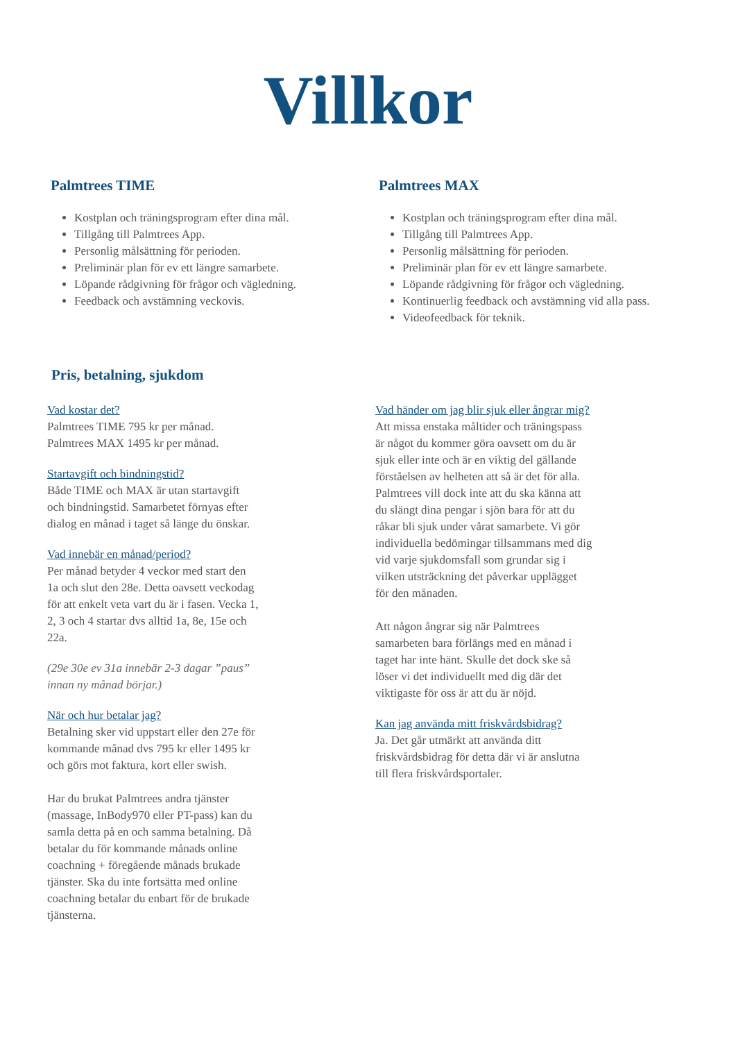Villkor
Palmtrees TIME
Kostplan och träningsprogram efter dina mål.
Tillgång till Palmtrees App.
Personlig målsättning för perioden.
Preliminär plan för ev ett längre samarbete.
Löpande rådgivning för frågor och vägledning.
Feedback och avstämning veckovis.
Palmtrees MAX
Kostplan och träningsprogram efter dina mål.
Tillgång till Palmtrees App.
Personlig målsättning för perioden.
Preliminär plan för ev ett längre samarbete.
Löpande rådgivning för frågor och vägledning.
Kontinuerlig feedback och avstämning vid alla pass.
Videofeedback för teknik.
Pris, betalning, sjukdom
Vad kostar det?
Palmtrees TIME 795 kr per månad.
Palmtrees MAX 1495 kr per månad.
Startavgift och bindningstid?
Både TIME och MAX är utan startavgift
och bindningstid. Samarbetet förnyas efter
dialog en månad i taget så länge du önskar.
Vad innebär en månad/period?
Per månad betyder 4 veckor med start den
1a och slut den 28e. Detta oavsett veckodag
för att enkelt veta vart du är i fasen. Vecka 1,
2, 3 och 4 startar dvs alltid 1a, 8e, 15e och
22a.
(29e 30e ev 31a innebär 2-3 dagar ”paus”
innan ny månad börjar.)
När och hur betalar jag?
Betalning sker vid uppstart eller den 27e för
kommande månad dvs 795 kr eller 1495 kr
och görs mot faktura, kort eller swish.
Har du brukat Palmtrees andra tjänster
(massage, InBody970 eller PT-pass) kan du
samla detta på en och samma betalning. Då
betalar du för kommande månads online
coachning + föregående månads brukade
tjänster. Ska du inte fortsätta med online
coachning betalar du enbart för de brukade
tjänsterna.
Vad händer om jag blir sjuk eller ångrar mig?
Att missa enstaka måltider och träningspass
är något du kommer göra oavsett om du är
sjuk eller inte och är en viktig del gällande
förståelsen av helheten att så är det för alla.
Palmtrees vill dock inte att du ska känna att
du slängt dina pengar i sjön bara för att du
råkar bli sjuk under vårat samarbete. Vi gör
individuella bedömingar tillsammans med dig
vid varje sjukdomsfall som grundar sig i
vilken utsträckning det påverkar upplägget
för den månaden.
Att någon ångrar sig när Palmtrees
samarbeten bara förlängs med en månad i
taget har inte hänt. Skulle det dock ske så
löser vi det individuellt med dig där det
viktigaste för oss är att du är nöjd.
Kan jag använda mitt friskvårdsbidrag?
Ja. Det går utmärkt att använda ditt
friskvårdsbidrag för detta där vi är anslutna
till flera friskvårdsportaler.